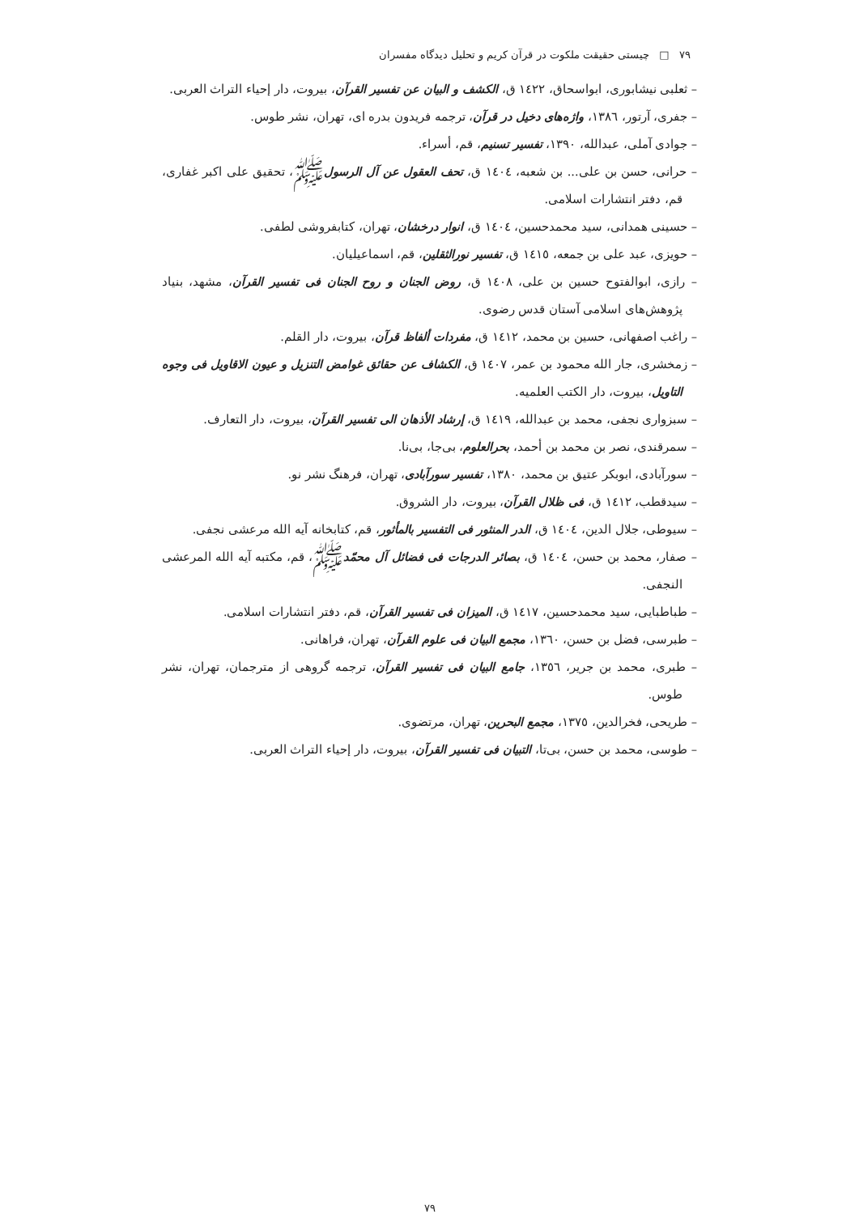۷۹ □ چیستی حقیقت ملکوت در قرآن کریم و تحلیل دیدگاه مفسران
– ثعلبی نیشابوری، ابواسحاق، ١٤٢٢ ق، الکشف و البیان عن تفسیر القرآن، بیروت، دار إحیاء التراث العربی.
– جفری، آرتور، ١٣٨٦، واژه‌های دخیل در قرآن، ترجمه فریدون بدره ای، تهران، نشر طوس.
– جوادی آملی، عبدالله، ١٣٩٠، تفسیر تسنیم، قم، أسراء.
– حرانی، حسن بن علی... بن شعبه، ١٤٠٤ ق، تحف العقول عن آل الرسولﷺ، تحقیق علی اکبر غفاری، قم، دفتر انتشارات اسلامی.
– حسینی همدانی، سید محمدحسین، ١٤٠٤ ق، انوار درخشان، تهران، کتابفروشی لطفی.
– حویزی، عبد علی بن جمعه، ١٤١٥ ق، تفسیر نورالثقلین، قم، اسماعیلیان.
– رازی، ابوالفتوح حسین بن علی، ١٤٠٨ ق، روض الجنان و روح الجنان فی تفسیر القرآن، مشهد، بنیاد پژوهش‌های اسلامی آستان قدس رضوی.
– راغب اصفهانی، حسین بن محمد، ١٤١٢ ق، مفردات ألفاظ قرآن، بیروت، دار القلم.
– زمخشری، جار الله محمود بن عمر، ١٤٠٧ ق، الکشاف عن حقائق غوامض التنزیل و عیون الاقاویل فی وجوه التاویل، بیروت، دار الکتب العلمیه.
– سبزواری نجفی، محمد بن عبدالله، ١٤١٩ ق، إرشاد الأذهان الی تفسیر القرآن، بیروت، دار التعارف.
– سمرقندی، نصر بن محمد بن أحمد، بحرالعلوم، بی‌جا، بی‌نا.
– سورآبادی، ابوبکر عتیق بن محمد، ١٣٨٠، تفسیر سورآبادی، تهران، فرهنگ نشر نو.
– سیدقطب، ١٤١٢ ق، فی ظلال القرآن، بیروت، دار الشروق.
– سیوطی، جلال الدین، ١٤٠٤ ق، الدر المنثور فی التفسیر بالمأثور، قم، کتابخانه آیه الله مرعشی نجفی.
– صفار، محمد بن حسن، ١٤٠٤ ق، بصائر الدرجات فی فضائل آل محمّدﷺ، قم، مکتبه آیه الله المرعشی النجفی.
– طباطبایی، سید محمدحسین، ١٤١٧ ق، المیزان فی تفسیر القرآن، قم، دفتر انتشارات اسلامی.
– طبرسی، فضل بن حسن، ١٣٦٠، مجمع البیان فی علوم القرآن، تهران، فراهانی.
– طبری، محمد بن جریر، ١٣٥٦، جامع البیان فی تفسیر القرآن، ترجمه گروهی از مترجمان، تهران، نشر طوس.
– طریحی، فخرالدین، ١٣٧٥، مجمع البحرین، تهران، مرتضوی.
– طوسی، محمد بن حسن، بی‌تا، التبیان فی تفسیر القرآن، بیروت، دار إحیاء التراث العربی.
۷۹